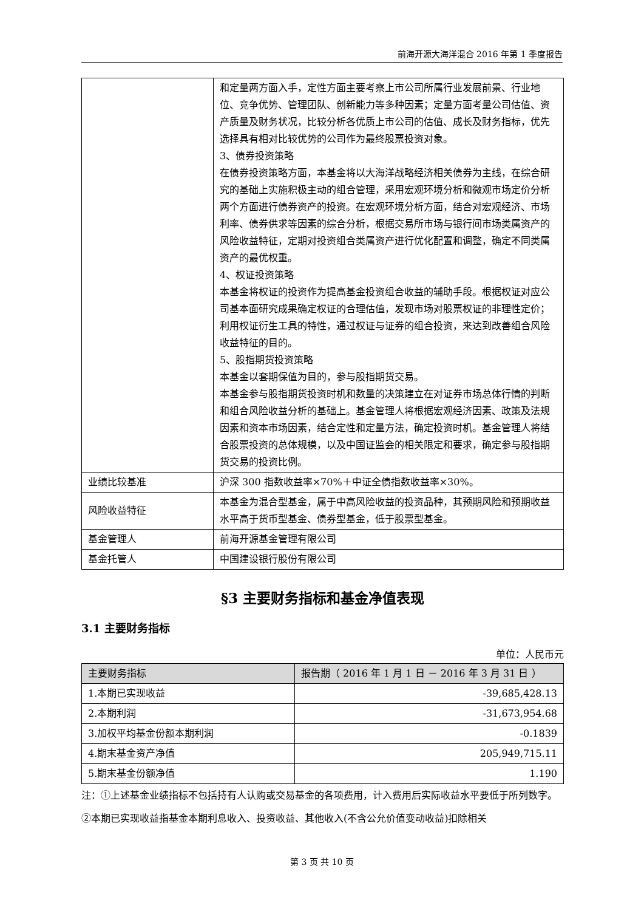前海开源大海洋混合 2016 年第 1 季度报告
| | 和定量两方面入手，定性方面主要考察上市公司所属行业发展前景、行业地位、竞争优势、管理团队、创新能力等多种因素；定量方面考量公司估值、资产质量及财务状况，比较分析各优质上市公司的估值、成长及财务指标，优先选择具有相对比较优势的公司作为最终股票投资对象。 3、债券投资策略 在债券投资策略方面，本基金将以大海洋战略经济相关债券为主线，在综合研究的基础上实施积极主动的组合管理，采用宏观环境分析和微观市场定价分析两个方面进行债券资产的投资。在宏观环境分析方面，结合对宏观经济、市场利率、债券供求等因素的综合分析，根据交易所市场与银行间市场类属资产的风险收益特征，定期对投资组合类属资产进行优化配置和调整，确定不同类属资产的最优权重。 4、权证投资策略 本基金将权证的投资作为提高基金投资组合收益的辅助手段。根据权证对应公司基本面研究成果确定权证的合理估值，发现市场对股票权证的非理性定价；利用权证衍生工具的特性，通过权证与证券的组合投资，来达到改善组合风险收益特征的目的。 5、股指期货投资策略 本基金以套期保值为目的，参与股指期货交易。 本基金参与股指期货投资时机和数量的决策建立在对证券市场总体行情的判断和组合风险收益分析的基础上。基金管理人将根据宏观经济因素、政策及法规因素和资本市场因素，结合定性和定量方法，确定投资时机。基金管理人将结合股票投资的总体规模，以及中国证监会的相关限定和要求，确定参与股指期货交易的投资比例。 |
| 业绩比较基准 | 沪深 300 指数收益率×70%＋中证全债指数收益率×30%。 |
| 风险收益特征 | 本基金为混合型基金，属于中高风险收益的投资品种，其预期风险和预期收益水平高于货币型基金、债券型基金，低于股票型基金。 |
| 基金管理人 | 前海开源基金管理有限公司 |
| 基金托管人 | 中国建设银行股份有限公司 |
§3 主要财务指标和基金净值表现
3.1 主要财务指标
单位：人民币元
| 主要财务指标 | 报告期（ 2016 年 1 月 1 日 － 2016 年 3 月 31 日 ） |
| --- | --- |
| 1.本期已实现收益 | -39,685,428.13 |
| 2.本期利润 | -31,673,954.68 |
| 3.加权平均基金份额本期利润 | -0.1839 |
| 4.期末基金资产净值 | 205,949,715.11 |
| 5.期末基金份额净值 | 1.190 |
注：①上述基金业绩指标不包括持有人认购或交易基金的各项费用，计入费用后实际收益水平要低于所列数字。
②本期已实现收益指基金本期利息收入、投资收益、其他收入(不含公允价值变动收益)扣除相关
第 3 页 共 10 页